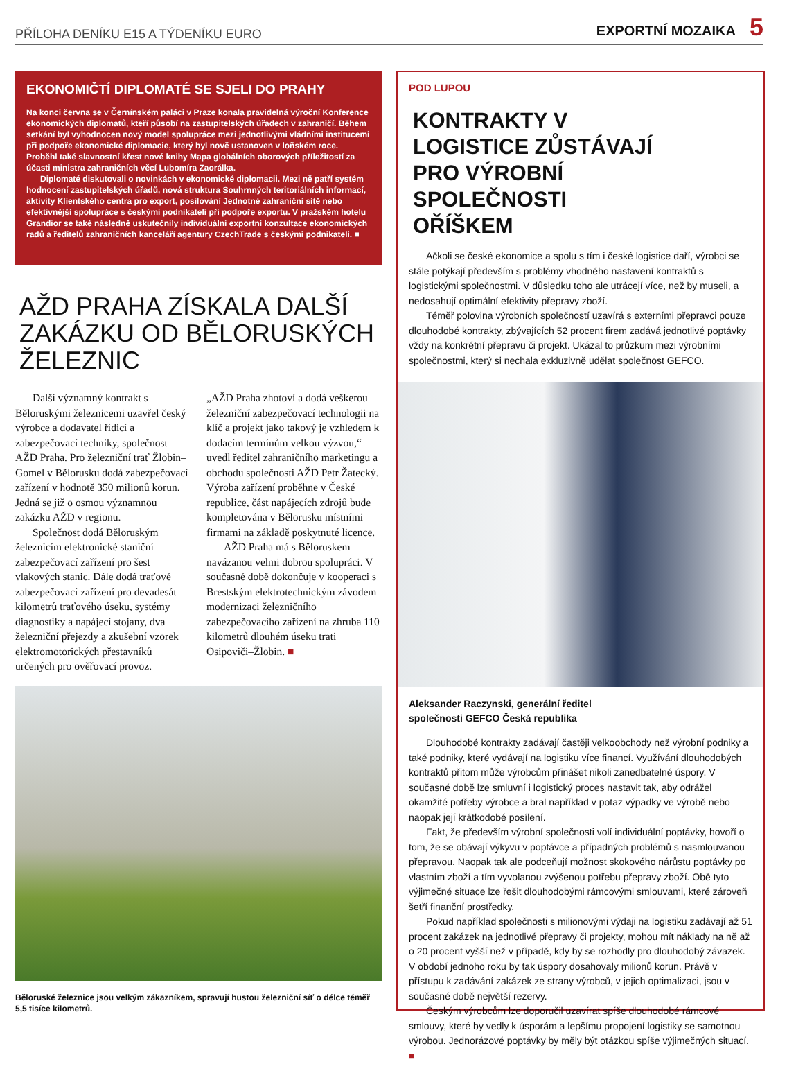PŘÍLOHA DENÍKU E15 A TÝDENÍKU EURO
EXPORTNÍ MOZAIKA 5
EKONOMIČTÍ DIPLOMATÉ SE SJELI DO PRAHY
Na konci června se v Černínském paláci v Praze konala pravidelná výroční Konference ekonomických diplomatů, kteří působí na zastupitelských úřadech v zahraničí. Během setkání byl vyhodnocen nový model spolupráce mezi jednotlivými vládními institucemi při podpoře ekonomické diplomacie, který byl nově ustanoven v loňském roce. Proběhl také slavnostní křest nové knihy Mapa globálních oborových příležitostí za účasti ministra zahraničních věcí Lubomíra Zaorálka.
Diplomaté diskutovali o novinkách v ekonomické diplomacii. Mezi ně patří systém hodnocení zastupitelských úřadů, nová struktura Souhrnných teritoriálních informací, aktivity Klientského centra pro export, posilování Jednotné zahraniční sítě nebo efektivnější spolupráce s českými podnikateli při podpoře exportu. V pražském hotelu Grandior se také následně uskutečnily individuální exportní konzultace ekonomických radů a ředitelů zahraničních kanceláří agentury CzechTrade s českými podnikateli. ■
AŽD PRAHA ZÍSKALA DALŠÍ ZAKÁZKU OD BĚLORUSKÝCH ŽELEZNIC
Další významný kontrakt s Běloruskými železnicemi uzavřel český výrobce a dodavatel řídicí a zabezpečovací techniky, společnost AŽD Praha. Pro železniční trať Žlobin–Gomel v Bělorusku dodá zabezpečovací zařízení v hodnotě 350 milionů korun. Jedná se již o osmou významnou zakázku AŽD v regionu.
Společnost dodá Běloruským železnicím elektronické staniční zabezpečovací zařízení pro šest vlakových stanic. Dále dodá traťové zabezpečovací zařízení pro devadesát kilometrů traťového úseku, systémy diagnostiky a napájecí stojany, dva železniční přejezdy a zkušební vzorek elektromotorických přestavníků určených pro ověřovací provoz.
„AŽD Praha zhotoví a dodá veškerou železniční zabezpečovací technologii na klíč a projekt jako takový je vzhledem k dodacím termínům velkou výzvou,“ uvedl ředitel zahraničního marketingu a obchodu společnosti AŽD Petr Žatecký. Výroba zařízení proběhne v České republice, část napájecích zdrojů bude kompletována v Bělorusku místními firmami na základě poskytnuté licence.
AŽD Praha má s Běloruskem navázanou velmi dobrou spolupráci. V současné době dokončuje v kooperaci s Brestským elektrotechnickým závodem modernizaci železničního zabezpečovacího zařízení na zhruba 110 kilometrů dlouhém úseku trati Osipoviči–Žlobin. ■
Běloruské železnice jsou velkým zákazníkem, spravují hustou železniční síť o délce téměř 5,5 tisíce kilometrů.
POD LUPOU
KONTRAKTY V LOGISTICE ZŮSTÁVAJÍ PRO VÝROBNÍ SPOLEČNOSTI OŘÍŠKEM
Ačkoli se české ekonomice a spolu s tím i české logistice daří, výrobci se stále potýkají především s problémy vhodného nastavení kontraktů s logistickými společnostmi. V důsledku toho ale utrácejí více, než by museli, a nedosahují optimální efektivity přepravy zboží.
Téměř polovina výrobních společností uzavírá s externími přepravci pouze dlouhodobé kontrakty, zbývajících 52 procent firem zadává jednotlivé poptávky vždy na konkrétní přepravu či projekt. Ukázal to průzkum mezi výrobními společnostmi, který si nechala exkluzivně udělat společnost GEFCO.
Aleksander Raczynski, generální ředitel
společnosti GEFCO Česká republika
Dlouhodobé kontrakty zadávají častěji velkoobchody než výrobní podniky a také podniky, které vydávají na logistiku více financí. Využívání dlouhodobých kontraktů přitom může výrobcům přinášet nikoli zanedbatelné úspory. V současné době lze smluvní i logistický proces nastavit tak, aby odrážel okamžité potřeby výrobce a bral například v potaz výpadky ve výrobě nebo naopak její krátkodobé posílení.
Fakt, že především výrobní společnosti volí individuální poptávky, hovoří o tom, že se obávají výkyvu v poptávce a případných problémů s nasmlouvanou přepravou. Naopak tak ale podceňují možnost skokového nárůstu poptávky po vlastním zboží a tím vyvolanou zvýšenou potřebu přepravy zboží. Obě tyto výjimečné situace lze řešit dlouhodobými rámcovými smlouvami, které zároveň šetří finanční prostředky.
Pokud například společnosti s milionovými výdaji na logistiku zadávají až 51 procent zakázek na jednotlivé přepravy či projekty, mohou mít náklady na ně až o 20 procent vyšší než v případě, kdy by se rozhodly pro dlouhodobý závazek. V období jednoho roku by tak úspory dosahovaly milionů korun. Právě v přístupu k zadávání zakázek ze strany výrobců, v jejich optimalizaci, jsou v současné době největší rezervy.
Českým výrobcům lze doporučil uzavírat spíše dlouhodobé rámcové smlouvy, které by vedly k úsporám a lepšímu propojení logistiky se samotnou výrobou. Jednorázové poptávky by měly být otázkou spíše výjimečných situací. ■